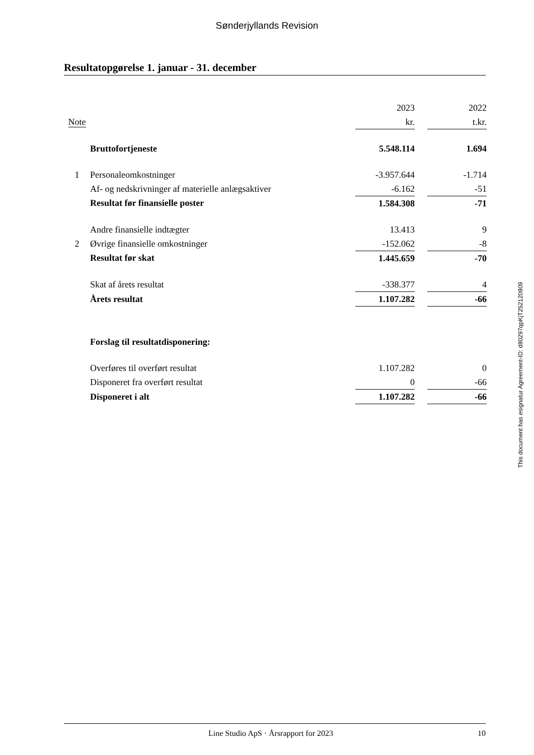Sønderjyllands Revision
Resultatopgørelse 1. januar - 31. december
| | | 2023 | | 2022 |
| Note | | kr. | | t.kr. |
| | Bruttofortjeneste | 5.548.114 | | 1.694 |
| 1 | Personaleomkostninger | -3.957.644 | | -1.714 |
| | Af- og nedskrivninger af materielle anlægsaktiver | -6.162 | | -51 |
| | Resultat før finansielle poster | 1.584.308 | | -71 |
| | Andre finansielle indtægter | 13.413 | | 9 |
| 2 | Øvrige finansielle omkostninger | -152.062 | | -8 |
| | Resultat før skat | 1.445.659 | | -70 |
| | Skat af årets resultat | -338.377 | | 4 |
| | Årets resultat | 1.107.282 | | -66 |
| | Forslag til resultatdisponering: | | | |
| | Overføres til overført resultat | 1.107.282 | | 0 |
| | Disponeret fra overført resultat | 0 | | -66 |
| | Disponeret i alt | 1.107.282 | | -66 |
This document has esignatur Agreement-ID: d80297qpKjT252120809
Line Studio ApS · Årsrapport for 2023 10